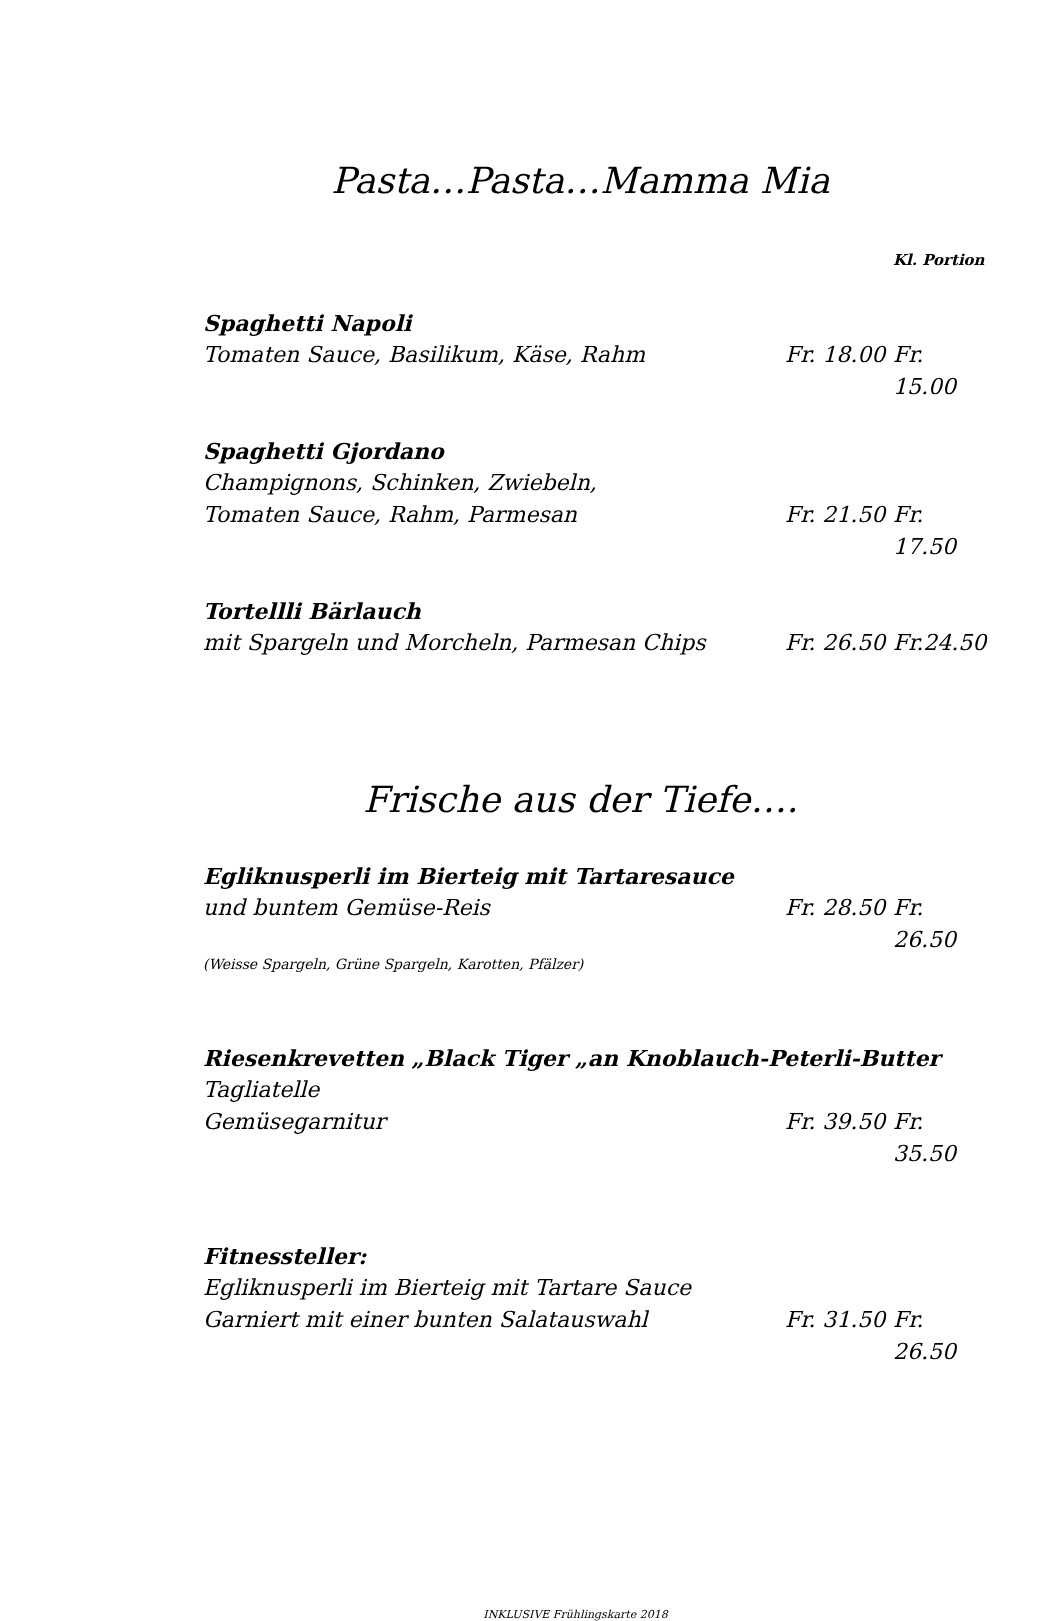Pasta…Pasta…Mamma Mia
Kl. Portion
Spaghetti Napoli
Tomaten Sauce, Basilikum, Käse, Rahm Fr. 18.00 Fr. 15.00
Spaghetti Gjordano
Champignons, Schinken, Zwiebeln,
Tomaten Sauce, Rahm, Parmesan Fr. 21.50 Fr. 17.50
Tortellli Bärlauch
mit Spargeln und Morcheln, Parmesan Chips Fr. 26.50 Fr.24.50
Frische aus der Tiefe….
Egliknusperli im Bierteig mit Tartaresauce
und buntem Gemüse-Reis Fr. 28.50 Fr. 26.50
(Weisse Spargeln, Grüne Spargeln, Karotten, Pfälzer)
Riesenkrevetten „Black Tiger „an Knoblauch-Peterli-Butter
Tagliatelle
Gemüsegarnitur Fr. 39.50 Fr. 35.50
Fitnessteller:
Egliknusperli im Bierteig mit Tartare Sauce
Garniert mit einer bunten Salatauswahl Fr. 31.50 Fr. 26.50
INKLUSIVE Frühlingskarte 2018